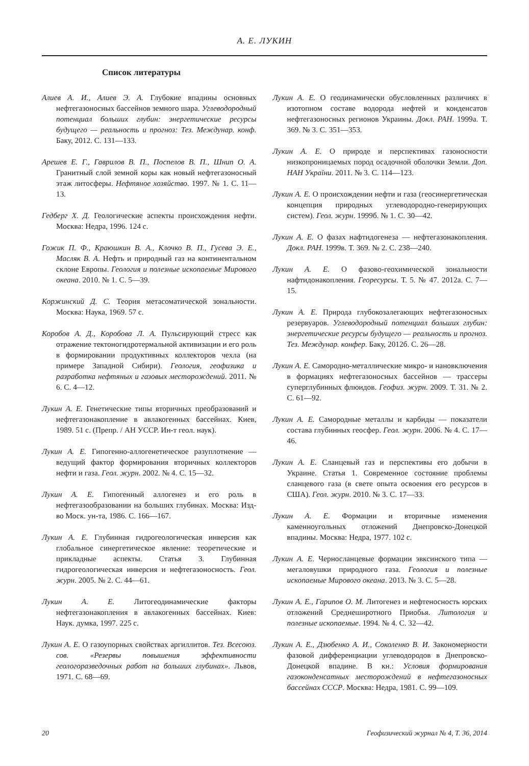А. Е. ЛУКИН
Список литературы
Алиев А. И., Алиев Э. А. Глубокие впадины основных нефтегазоносных бассейнов земного шара. Углеводородный потенциал больших глубин: энергетические ресурсы будущего — реальность и прогноз: Тез. Междунар. конф. Баку, 2012. С. 131—133.
Арешев Е. Г., Гаврилов В. П., Поспелов В. П., Шнип О. А. Гранитный слой земной коры как новый нефтегазоносный этаж литосферы. Нефтяное хозяйство. 1997. № 1. С. 11—13.
Гедберг Х. Д. Геологические аспекты происхождения нефти. Москва: Недра, 1996. 124 с.
Гожик П. Ф., Краюшкин В. А., Клочко В. П., Гусева Э. Е., Масляк В. А. Нефть и природный газ на континентальном склоне Европы. Геология и полезные ископаемые Мирового океана. 2010. № 1. С. 5—39.
Коржинский Д. С. Теория метасоматической зональности. Москва: Наука, 1969. 57 с.
Коробов А. Д., Коробова Л. А. Пульсирующий стресс как отражение тектоногидротермальной активизации и его роль в формировании продуктивных коллекторов чехла (на примере Западной Сибири). Геология, геофизика и разработка нефтяных и газовых месторождений. 2011. № 6. С. 4—12.
Лукин А. Е. Генетические типы вторичных преобразований и нефтегазонакопление в авлакогенных бассейнах. Киев, 1989. 51 с. (Препр. / АН УССР. Ин-т геол. наук).
Лукин А. Е. Гипогенно-аллогенетическое разуплотнение — ведущий фактор формирования вторичных коллекторов нефти и газа. Геол. журн. 2002. № 4. С. 15—32.
Лукин А. Е. Гипогенный аллогенез и его роль в нефтегазообразовании на больших глубинах. Москва: Изд-во Моск. ун-та, 1986. С. 166—167.
Лукин А. Е. Глубинная гидрогеологическая инверсия как глобальное синергетическое явление: теоретические и прикладные аспекты. Статья 3. Глубинная гидрогеологическая инверсия и нефтегазоносность. Геол. журн. 2005. № 2. С. 44—61.
Лукин А. Е. Литогеодинамические факторы нефтегазонакопления в авлакогенных бассейнах. Киев: Наук. думка, 1997. 225 с.
Лукин А. Е. О газоупорных свойствах аргиллитов. Тез. Всесоюз. сов. «Резервы повышения эффективности геологоразведочных работ на больших глубинах». Львов, 1971. С. 68—69.
Лукин А. Е. О геодинамически обусловленных различиях в изотопном составе водорода нефтей и конденсатов нефтегазоносных регионов Украины. Докл. РАН. 1999а. Т. 369. № 3. С. 351—353.
Лукин А. Е. О природе и перспективах газоносности низкопроницаемых пород осадочной оболочки Земли. Доп. НАН України. 2011. № 3. С. 114—123.
Лукин А. Е. О происхождении нефти и газа (геосинергетическая концепция природных углеводородно-генерирующих систем). Геол. журн. 1999б. № 1. С. 30—42.
Лукин А. Е. О фазах нафтидогенеза — нефтегазонакопления. Докл. РАН. 1999в. Т. 369. № 2. С. 238—240.
Лукин А. Е. О фазово-геохимической зональности нафтидонакопления. Георесурсы. Т. 5. № 47. 2012а. С. 7—15.
Лукин А. Е. Природа глубокозалегающих нефтегазоносных резервуаров. Углеводородный потенциал больших глубин: энергетические ресурсы будущего — реальность и прогноз. Тез. Междунар. конфер. Баку, 2012б. С. 26—28.
Лукин А. Е. Самородно-металлические микро- и нановключения в формациях нефтегазоносных бассейнов — трассеры суперглубинных флюидов. Геофиз. журн. 2009. Т. 31. № 2. С. 61—92.
Лукин А. Е. Самородные металлы и карбиды — показатели состава глубинных геосфер. Геол. журн. 2006. № 4. С. 17—46.
Лукин А. Е. Сланцевый газ и перспективы его добычи в Украине. Статья 1. Современное состояние проблемы сланцевого газа (в свете опыта освоения его ресурсов в США). Геол. журн. 2010. № 3. С. 17—33.
Лукин А. Е. Формации и вторичные изменения каменноугольных отложений Днепровско-Донецкой впадины. Москва: Недра, 1977. 102 с.
Лукин А. Е. Черносланцевые формации эвксинского типа — мегаловушки природного газа. Геология и полезные ископаемые Мирового океана. 2013. № 3. С. 5—28.
Лукин А. Е., Гарипов О. М. Литогенез и нефтеносность юрских отложений Среднеширотного Приобья. Литология и полезные ископаемые. 1994. № 4. С. 32—42.
Лукин А. Е., Дзюбенко А. И., Соколенко В. И. Закономерности фазовой дифференциации углеводородов в Днепровско-Донецкой впадине. В кн.: Условия формирования газоконденсатных месторождений в нефтегазоносных бассейнах СССР. Москва: Недра, 1981. С. 99—109.
20 Геофизический журнал № 4, Т. 36, 2014